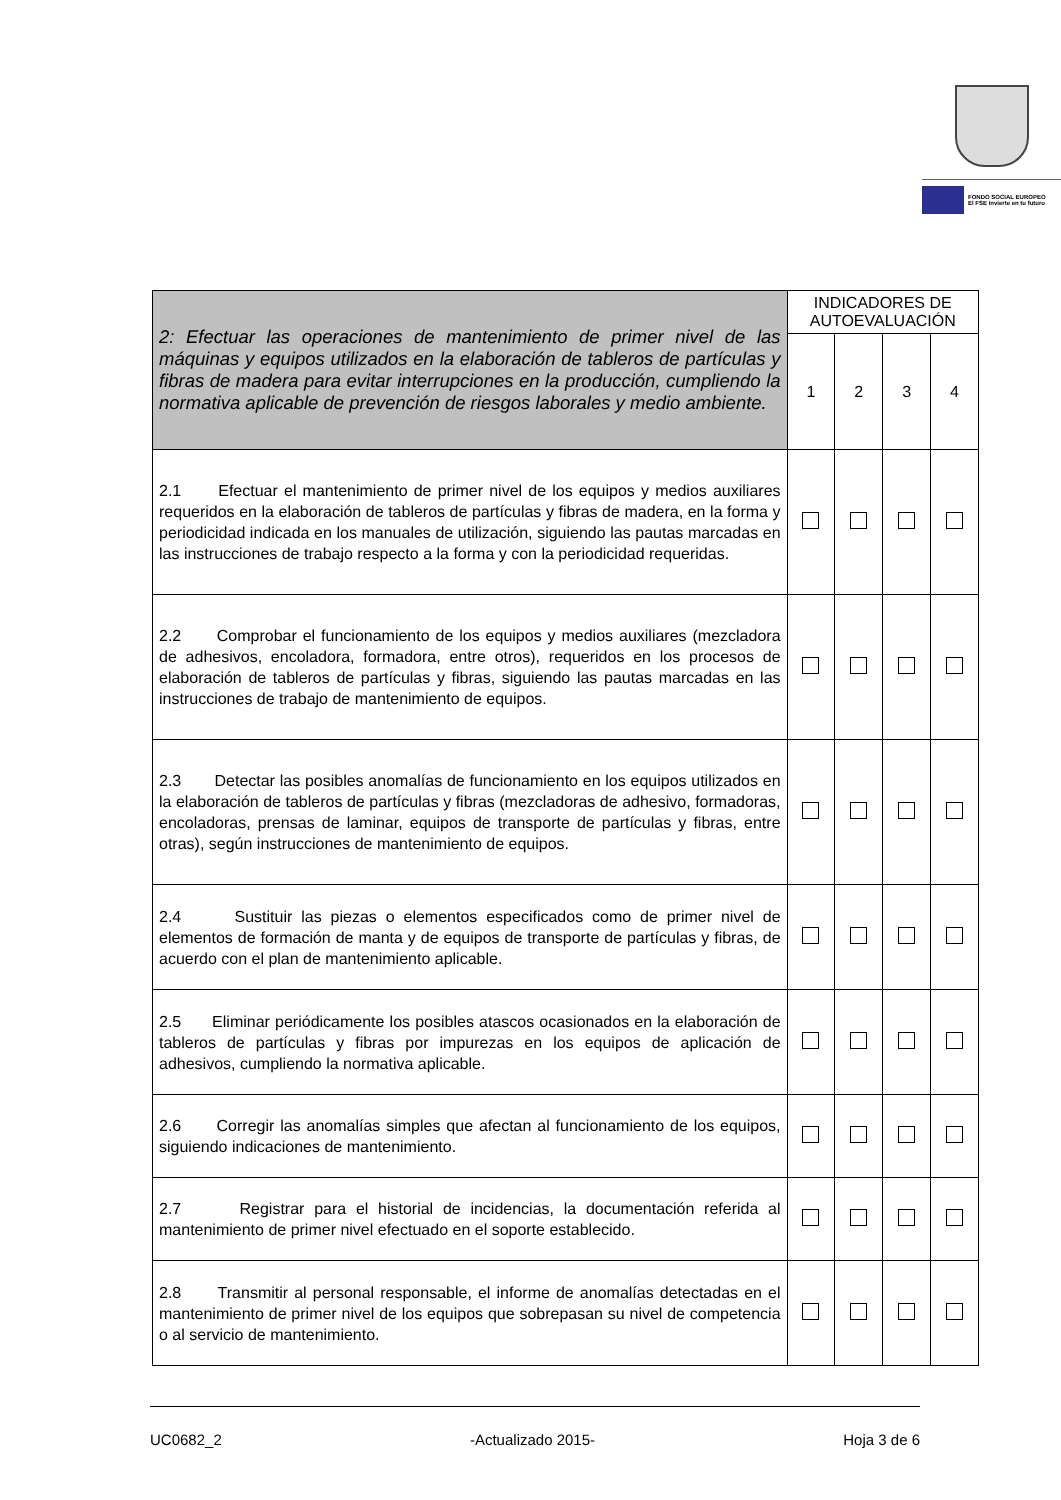FONDO SOCIAL EUROPEO
El FSE invierte en tu futuro
| 2: Efectuar las operaciones de mantenimiento de primer nivel de las máquinas y equipos utilizados en la elaboración de tableros de partículas y fibras de madera para evitar interrupciones en la producción, cumpliendo la normativa aplicable de prevención de riesgos laborales y medio ambiente. | INDICADORES DE AUTOEVALUACIÓN | | | |
| | 1 | 2 | 3 | 4 |
| 2.1 Efectuar el mantenimiento de primer nivel de los equipos y medios auxiliares requeridos en la elaboración de tableros de partículas y fibras de madera, en la forma y periodicidad indicada en los manuales de utilización, siguiendo las pautas marcadas en las instrucciones de trabajo respecto a la forma y con la periodicidad requeridas. | | | | |
| 2.2 Comprobar el funcionamiento de los equipos y medios auxiliares (mezcladora de adhesivos, encoladora, formadora, entre otros), requeridos en los procesos de elaboración de tableros de partículas y fibras, siguiendo las pautas marcadas en las instrucciones de trabajo de mantenimiento de equipos. | | | | |
| 2.3 Detectar las posibles anomalías de funcionamiento en los equipos utilizados en la elaboración de tableros de partículas y fibras (mezcladoras de adhesivo, formadoras, encoladoras, prensas de laminar, equipos de transporte de partículas y fibras, entre otras), según instrucciones de mantenimiento de equipos. | | | | |
| 2.4 Sustituir las piezas o elementos especificados como de primer nivel de elementos de formación de manta y de equipos de transporte de partículas y fibras, de acuerdo con el plan de mantenimiento aplicable. | | | | |
| 2.5 Eliminar periódicamente los posibles atascos ocasionados en la elaboración de tableros de partículas y fibras por impurezas en los equipos de aplicación de adhesivos, cumpliendo la normativa aplicable. | | | | |
| 2.6 Corregir las anomalías simples que afectan al funcionamiento de los equipos, siguiendo indicaciones de mantenimiento. | | | | |
| 2.7 Registrar para el historial de incidencias, la documentación referida al mantenimiento de primer nivel efectuado en el soporte establecido. | | | | |
| 2.8 Transmitir al personal responsable, el informe de anomalías detectadas en el mantenimiento de primer nivel de los equipos que sobrepasan su nivel de competencia o al servicio de mantenimiento. | | | | |
UC0682_2 -Actualizado 2015- Hoja 3 de 6